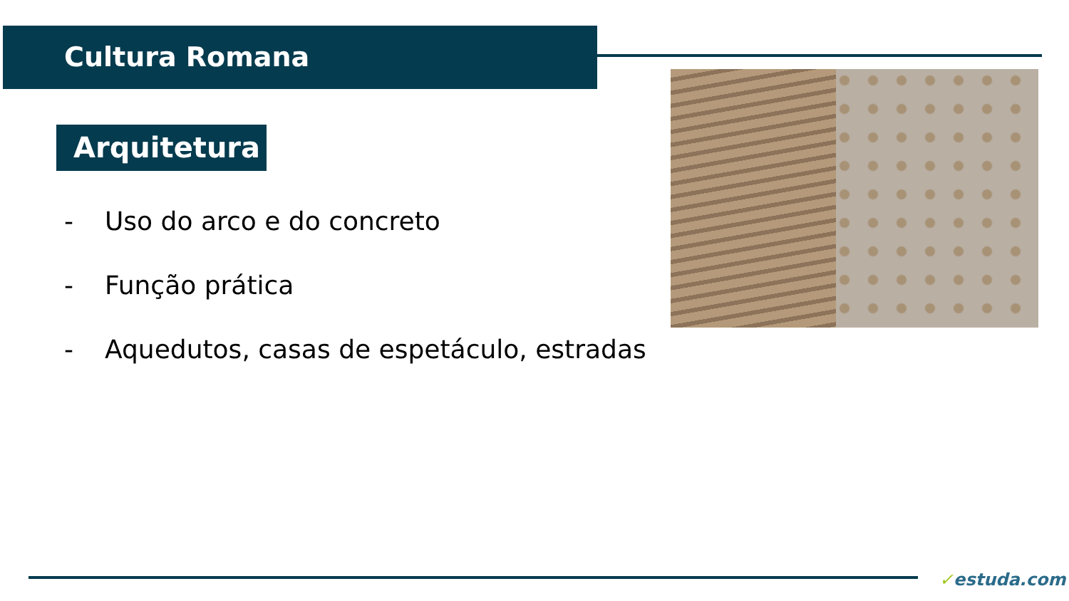Cultura Romana
Arquitetura
- Uso do arco e do concreto
- Função prática
- Aquedutos, casas de espetáculo, estradas
✓estuda.com